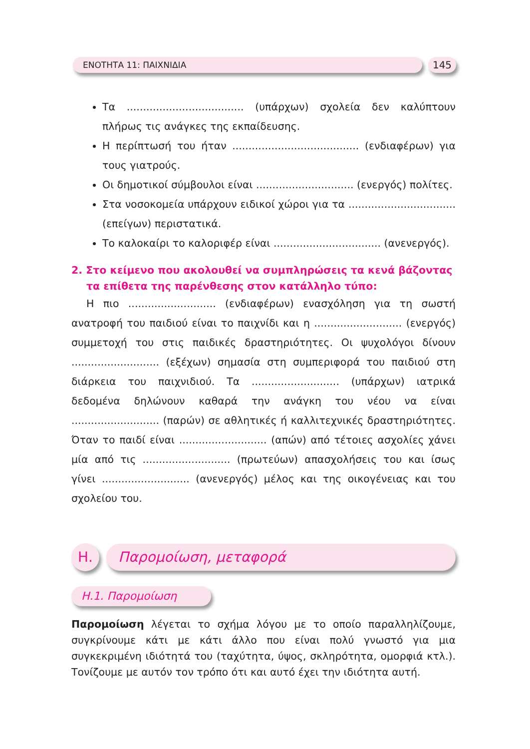ΕΝΟΤΗΤΑ 11: ΠΑΙΧΝΙΔΙΑ 145
Τα .................................... (υπάρχων) σχολεία δεν καλύπτουν πλήρως τις ανάγκες της εκπαίδευσης.
Η περίπτωσή του ήταν ....................................... (ενδιαφέρων) για τους γιατρούς.
Οι δημοτικοί σύμβουλοι είναι .............................. (ενεργός) πολίτες.
Στα νοσοκομεία υπάρχουν ειδικοί χώροι για τα ................................. (επείγων) περιστατικά.
Το καλοκαίρι το καλοριφέρ είναι ................................. (ανενεργός).
2. Στο κείμενο που ακολουθεί να συμπληρώσεις τα κενά βάζοντας τα επίθετα της παρένθεσης στον κατάλληλο τύπο:
Η πιο ........................... (ενδιαφέρων) ενασχόληση για τη σωστή ανατροφή του παιδιού είναι το παιχνίδι και η ........................... (ενεργός) συμμετοχή του στις παιδικές δραστηριότητες. Οι ψυχολόγοι δίνουν ........................... (εξέχων) σημασία στη συμπεριφορά του παιδιού στη διάρκεια του παιχνιδιού. Τα ........................... (υπάρχων) ιατρικά δεδομένα δηλώνουν καθαρά την ανάγκη του νέου να είναι ........................... (παρών) σε αθλητικές ή καλλιτεχνικές δραστηριότητες. Όταν το παιδί είναι ........................... (απών) από τέτοιες ασχολίες χάνει μία από τις ........................... (πρωτεύων) απασχολήσεις του και ίσως γίνει ........................... (ανενεργός) μέλος και της οικογένειας και του σχολείου του.
Η.
Παρομοίωση, μεταφορά
Η.1. Παρομοίωση
Παρομοίωση λέγεται το σχήμα λόγου με το οποίο παραλληλίζουμε, συγκρίνουμε κάτι με κάτι άλλο που είναι πολύ γνωστό για μια συγκεκριμένη ιδιότητά του (ταχύτητα, ύψος, σκληρότητα, ομορφιά κτλ.). Τονίζουμε με αυτόν τον τρόπο ότι και αυτό έχει την ιδιότητα αυτή.